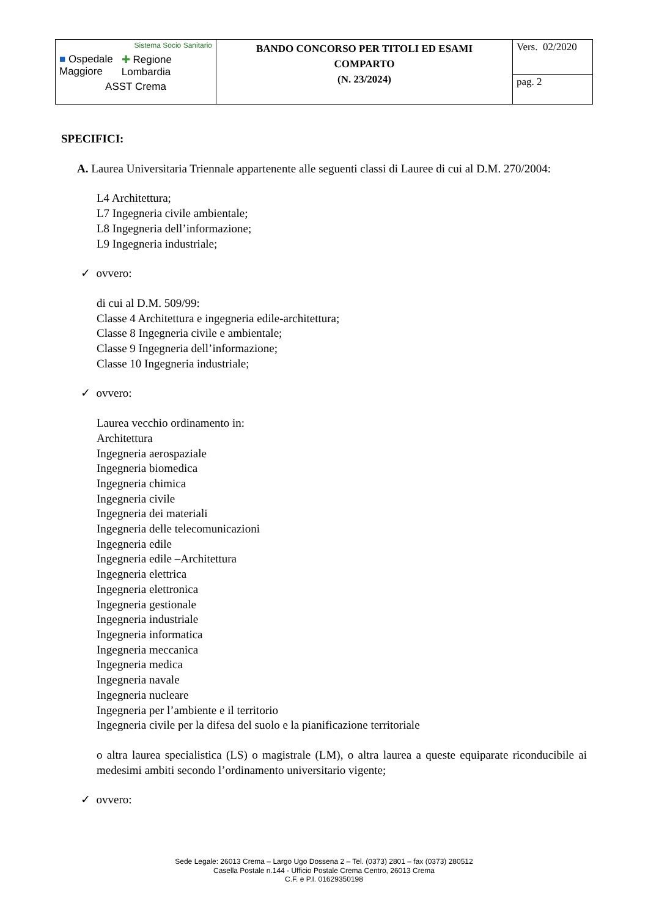| Sistema Socio Sanitario ■ Ospedale Maggiore ✚ Regione Lombardia ASST Crema | BANDO CONCORSO PER TITOLI ED ESAMI COMPARTO (N. 23/2024) | Vers. 02/2020 |
| | | pag. 2 |
SPECIFICI:
A. Laurea Universitaria Triennale appartenente alle seguenti classi di Lauree di cui al D.M. 270/2004:
L4 Architettura;
L7 Ingegneria civile ambientale;
L8 Ingegneria dell’informazione;
L9 Ingegneria industriale;
✓ ovvero:
di cui al D.M. 509/99:
Classe 4 Architettura e ingegneria edile-architettura;
Classe 8 Ingegneria civile e ambientale;
Classe 9 Ingegneria dell’informazione;
Classe 10 Ingegneria industriale;
✓ ovvero:
Laurea vecchio ordinamento in:
Architettura
Ingegneria aerospaziale
Ingegneria biomedica
Ingegneria chimica
Ingegneria civile
Ingegneria dei materiali
Ingegneria delle telecomunicazioni
Ingegneria edile
Ingegneria edile –Architettura
Ingegneria elettrica
Ingegneria elettronica
Ingegneria gestionale
Ingegneria industriale
Ingegneria informatica
Ingegneria meccanica
Ingegneria medica
Ingegneria navale
Ingegneria nucleare
Ingegneria per l’ambiente e il territorio
Ingegneria civile per la difesa del suolo e la pianificazione territoriale
o altra laurea specialistica (LS) o magistrale (LM), o altra laurea a queste equiparate riconducibile ai medesimi ambiti secondo l’ordinamento universitario vigente;
✓ ovvero:
Sede Legale: 26013 Crema – Largo Ugo Dossena 2 – Tel. (0373) 2801 – fax (0373) 280512
Casella Postale n.144 - Ufficio Postale Crema Centro, 26013 Crema
C.F. e P.I. 01629350198